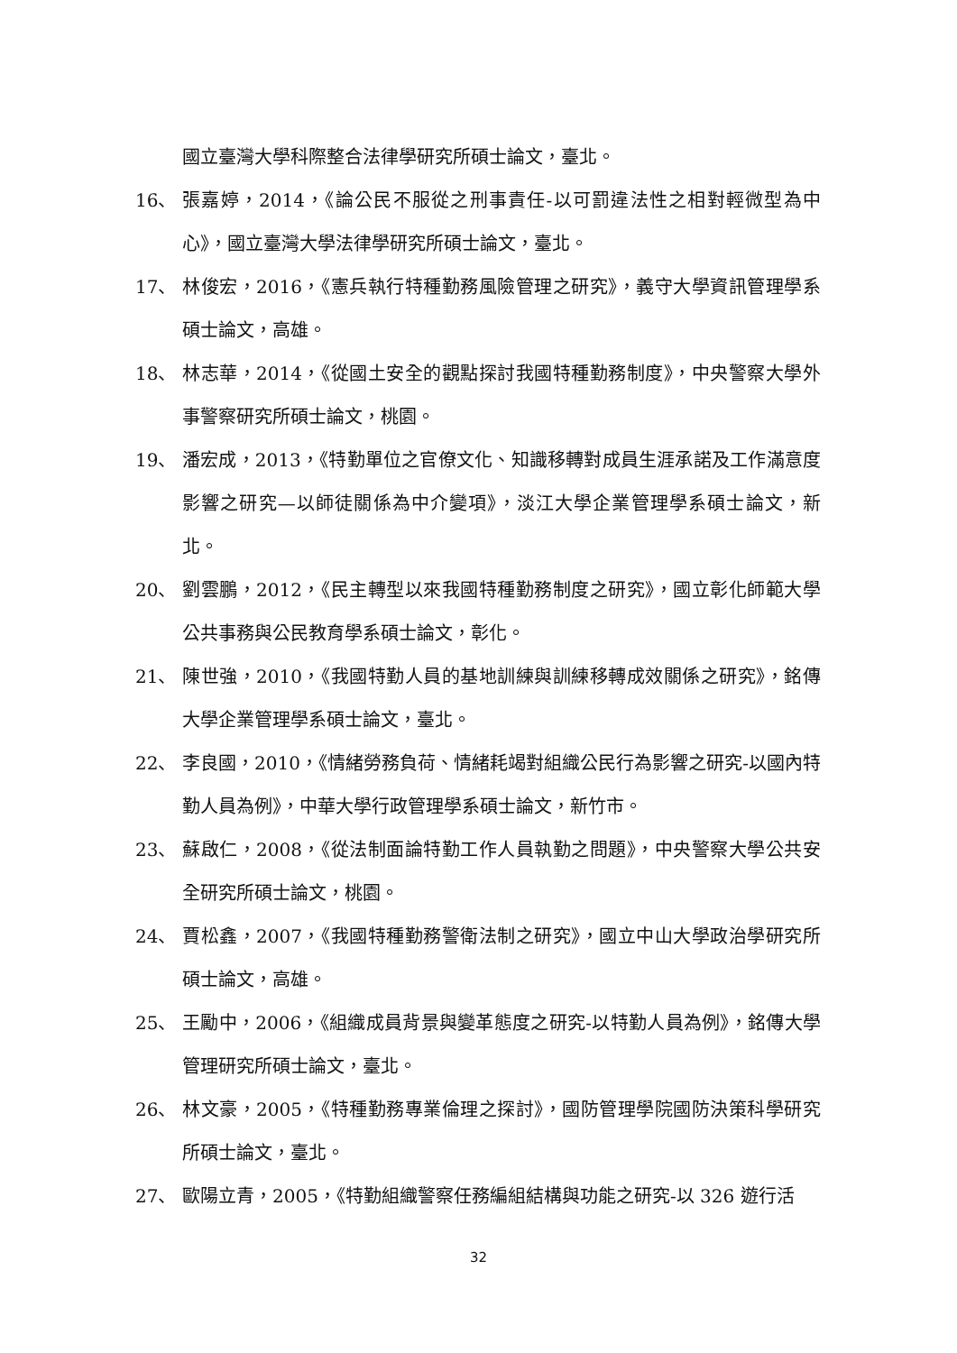國立臺灣大學科際整合法律學研究所碩士論文，臺北。
16、 張嘉婷，2014，《論公民不服從之刑事責任-以可罰違法性之相對輕微型為中心》，國立臺灣大學法律學研究所碩士論文，臺北。
17、 林俊宏，2016，《憲兵執行特種勤務風險管理之研究》，義守大學資訊管理學系碩士論文，高雄。
18、 林志華，2014，《從國土安全的觀點探討我國特種勤務制度》，中央警察大學外事警察研究所碩士論文，桃園。
19、 潘宏成，2013，《特勤單位之官僚文化、知識移轉對成員生涯承諾及工作滿意度影響之研究—以師徒關係為中介變項》，淡江大學企業管理學系碩士論文，新北。
20、 劉雲鵬，2012，《民主轉型以來我國特種勤務制度之研究》，國立彰化師範大學公共事務與公民教育學系碩士論文，彰化。
21、 陳世強，2010，《我國特勤人員的基地訓練與訓練移轉成效關係之研究》，銘傳大學企業管理學系碩士論文，臺北。
22、 李良國，2010，《情緒勞務負荷、情緒耗竭對組織公民行為影響之研究-以國內特勤人員為例》，中華大學行政管理學系碩士論文，新竹市。
23、 蘇啟仁，2008，《從法制面論特勤工作人員執勤之問題》，中央警察大學公共安全研究所碩士論文，桃園。
24、 賈松鑫，2007，《我國特種勤務警衛法制之研究》，國立中山大學政治學研究所碩士論文，高雄。
25、 王勵中，2006，《組織成員背景與變革態度之研究-以特勤人員為例》，銘傳大學管理研究所碩士論文，臺北。
26、 林文豪，2005，《特種勤務專業倫理之探討》，國防管理學院國防決策科學研究所碩士論文，臺北。
27、 歐陽立青，2005，《特勤組織警察任務編組結構與功能之研究-以 326 遊行活
32